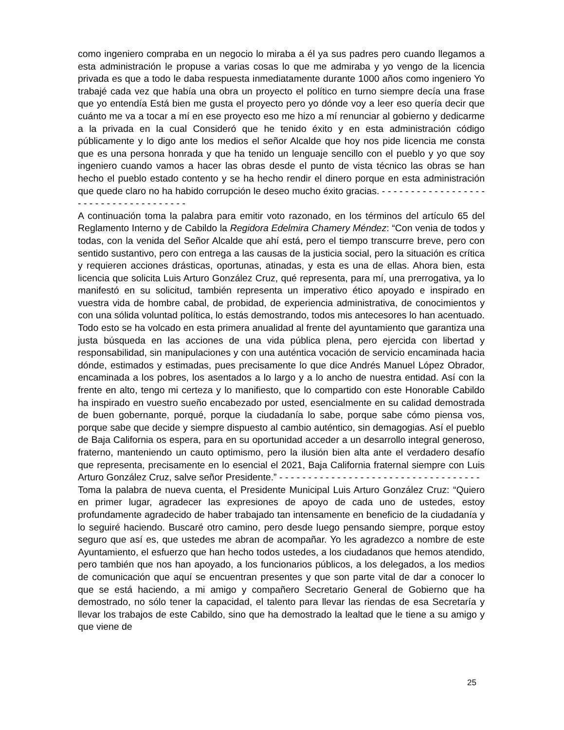como ingeniero compraba en un negocio lo miraba a él ya sus padres pero cuando llegamos a esta administración le propuse a varias cosas lo que me admiraba y yo vengo de la licencia privada es que a todo le daba respuesta inmediatamente durante 1000 años como ingeniero Yo trabajé cada vez que había una obra un proyecto el político en turno siempre decía una frase que yo entendía Está bien me gusta el proyecto pero yo dónde voy a leer eso quería decir que cuánto me va a tocar a mí en ese proyecto eso me hizo a mí renunciar al gobierno y dedicarme a la privada en la cual Consideró que he tenido éxito y en esta administración código públicamente y lo digo ante los medios el señor Alcalde que hoy nos pide licencia me consta que es una persona honrada y que ha tenido un lenguaje sencillo con el pueblo y yo que soy ingeniero cuando vamos a hacer las obras desde el punto de vista técnico las obras se han hecho el pueblo estado contento y se ha hecho rendir el dinero porque en esta administración que quede claro no ha habido corrupción le deseo mucho éxito gracias. - - - - - - - - - - - - - - - - - - - - - - - - - - - - - - - - - - - - -
A continuación toma la palabra para emitir voto razonado, en los términos del artículo 65 del Reglamento Interno y de Cabildo la Regidora Edelmira Chamery Méndez: “Con venia de todos y todas, con la venida del Señor Alcalde que ahí está, pero el tiempo transcurre breve, pero con sentido sustantivo, pero con entrega a las causas de la justicia social, pero la situación es crítica y requieren acciones drásticas, oportunas, atinadas, y esta es una de ellas. Ahora bien, esta licencia que solicita Luis Arturo González Cruz, qué representa, para mí, una prerrogativa, ya lo manifestó en su solicitud, también representa un imperativo ético apoyado e inspirado en vuestra vida de hombre cabal, de probidad, de experiencia administrativa, de conocimientos y con una sólida voluntad política, lo estás demostrando, todos mis antecesores lo han acentuado. Todo esto se ha volcado en esta primera anualidad al frente del ayuntamiento que garantiza una justa búsqueda en las acciones de una vida pública plena, pero ejercida con libertad y responsabilidad, sin manipulaciones y con una auténtica vocación de servicio encaminada hacia dónde, estimados y estimadas, pues precisamente lo que dice Andrés Manuel López Obrador, encaminada a los pobres, los asentados a lo largo y a lo ancho de nuestra entidad. Así con la frente en alto, tengo mi certeza y lo manifiesto, que lo compartido con este Honorable Cabildo ha inspirado en vuestro sueño encabezado por usted, esencialmente en su calidad demostrada de buen gobernante, porqué, porque la ciudadanía lo sabe, porque sabe cómo piensa vos, porque sabe que decide y siempre dispuesto al cambio auténtico, sin demagogias. Así el pueblo de Baja California os espera, para en su oportunidad acceder a un desarrollo integral generoso, fraterno, manteniendo un cauto optimismo, pero la ilusión bien alta ante el verdadero desafío que representa, precisamente en lo esencial el 2021, Baja California fraternal siempre con Luis Arturo González Cruz, salve señor Presidente.” - - - - - - - - - - - - - - - - - - - - - - - - - - - - - - - - - - -
Toma la palabra de nueva cuenta, el Presidente Municipal Luis Arturo González Cruz: “Quiero en primer lugar, agradecer las expresiones de apoyo de cada uno de ustedes, estoy profundamente agradecido de haber trabajado tan intensamente en beneficio de la ciudadanía y lo seguiré haciendo. Buscaré otro camino, pero desde luego pensando siempre, porque estoy seguro que así es, que ustedes me abran de acompañar. Yo les agradezco a nombre de este Ayuntamiento, el esfuerzo que han hecho todos ustedes, a los ciudadanos que hemos atendido, pero también que nos han apoyado, a los funcionarios públicos, a los delegados, a los medios de comunicación que aquí se encuentran presentes y que son parte vital de dar a conocer lo que se está haciendo, a mi amigo y compañero Secretario General de Gobierno que ha demostrado, no sólo tener la capacidad, el talento para llevar las riendas de esa Secretaría y llevar los trabajos de este Cabildo, sino que ha demostrado la lealtad que le tiene a su amigo y que viene de
25